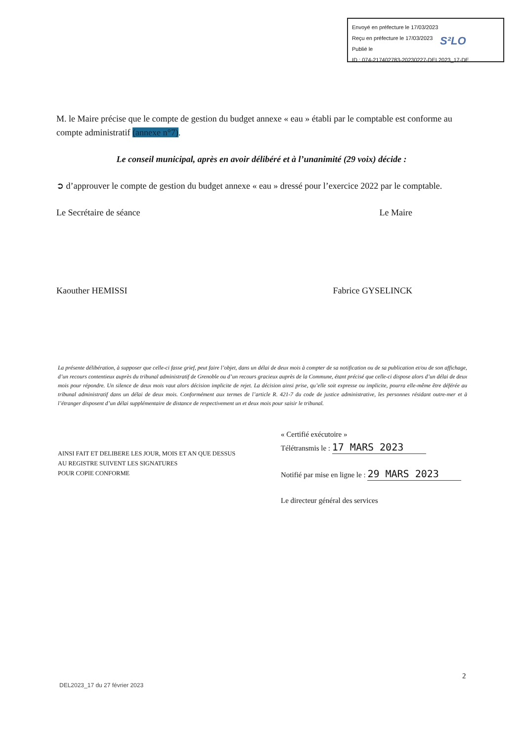Envoyé en préfecture le 17/03/2023
Reçu en préfecture le 17/03/2023
Publié le
ID : 074-217402783-20230227-DEL2023_17-DE
S²LO
M. le Maire précise que le compte de gestion du budget annexe « eau » établi par le comptable est conforme au compte administratif (annexe n°7).
Le conseil municipal, après en avoir délibéré et à l’unanimité (29 voix) décide :
➲ d’approuver le compte de gestion du budget annexe « eau » dressé pour l’exercice 2022 par le comptable.
Le Secrétaire de séance Le Maire
Kaouther HEMISSI Fabrice GYSELINCK
La présente délibération, à supposer que celle-ci fasse grief, peut faire l’objet, dans un délai de deux mois à compter de sa notification ou de sa publication et/ou de son affichage, d’un recours contentieux auprès du tribunal administratif de Grenoble ou d’un recours gracieux auprès de la Commune, étant précisé que celle-ci dispose alors d’un délai de deux mois pour répondre. Un silence de deux mois vaut alors décision implicite de rejet. La décision ainsi prise, qu’elle soit expresse ou implicite, pourra elle-même être déférée au tribunal administratif dans un délai de deux mois. Conformément aux termes de l’article R. 421-7 du code de justice administrative, les personnes résidant outre-mer et à l’étranger disposent d’un délai supplémentaire de distance de respectivement un et deux mois pour saisir le tribunal.
« Certifié exécutoire »
Télétransmis le : 17 MARS 2023
Notifié par mise en ligne le : 29 MARS 2023
Le directeur général des services
AINSI FAIT ET DELIBERE LES JOUR, MOIS ET AN QUE DESSUS
AU REGISTRE SUIVENT LES SIGNATURES
POUR COPIE CONFORME
2
DEL2023_17 du 27 février 2023